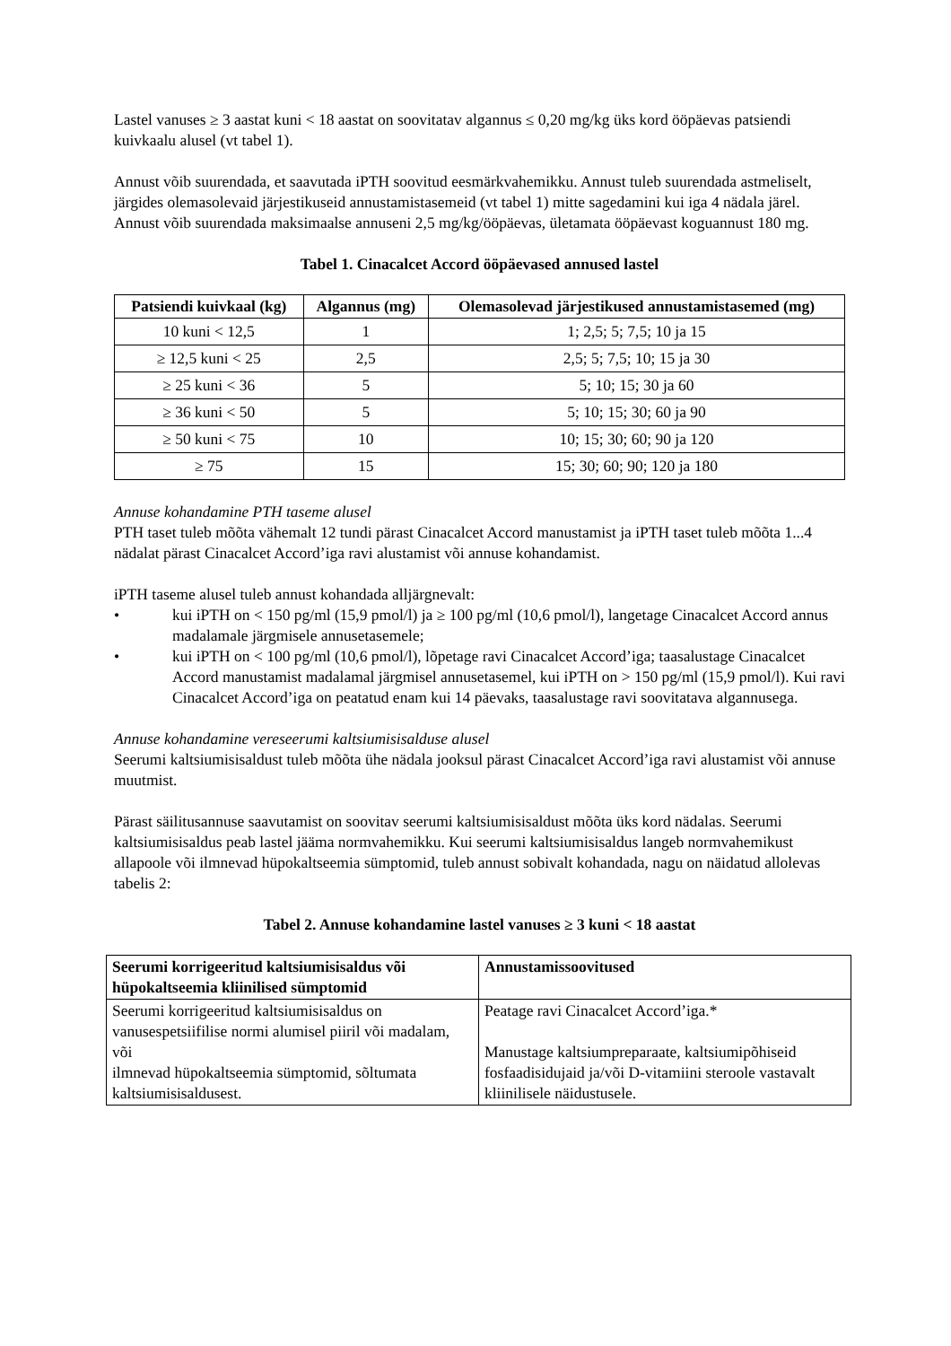Lastel vanuses ≥ 3 aastat kuni < 18 aastat on soovitatav algannus ≤ 0,20 mg/kg üks kord ööpäevas patsiendi kuivkaalu alusel (vt tabel 1).
Annust võib suurendada, et saavutada iPTH soovitud eesmärkvahemikku. Annust tuleb suurendada astmeliselt, järgides olemasolevaid järjestikuseid annustamistasemeid (vt tabel 1) mitte sagedamini kui iga 4 nädala järel. Annust võib suurendada maksimaalse annuseni 2,5 mg/kg/ööpäevas, ületamata ööpäevast koguannust 180 mg.
Tabel 1. Cinacalcet Accord ööpäevased annused lastel
| Patsiendi kuivkaal (kg) | Algannus (mg) | Olemasolevad järjestikused annustamistasemed (mg) |
| --- | --- | --- |
| 10 kuni < 12,5 | 1 | 1; 2,5; 5; 7,5; 10 ja 15 |
| ≥ 12,5 kuni < 25 | 2,5 | 2,5; 5; 7,5; 10; 15 ja 30 |
| ≥ 25 kuni < 36 | 5 | 5; 10; 15; 30 ja 60 |
| ≥ 36 kuni < 50 | 5 | 5; 10; 15; 30; 60 ja 90 |
| ≥ 50 kuni < 75 | 10 | 10; 15; 30; 60; 90 ja 120 |
| ≥ 75 | 15 | 15; 30; 60; 90; 120 ja 180 |
Annuse kohandamine PTH taseme alusel
PTH taset tuleb mõõta vähemalt 12 tundi pärast Cinacalcet Accord manustamist ja iPTH taset tuleb mõõta 1...4 nädalat pärast Cinacalcet Accord’iga ravi alustamist või annuse kohandamist.
iPTH taseme alusel tuleb annust kohandada alljärgnevalt:
• kui iPTH on < 150 pg/ml (15,9 pmol/l) ja ≥ 100 pg/ml (10,6 pmol/l), langetage Cinacalcet Accord annus madalamale järgmisele annusetasemele;
• kui iPTH on < 100 pg/ml (10,6 pmol/l), lõpetage ravi Cinacalcet Accord’iga; taasalustage Cinacalcet Accord manustamist madalamal järgmisel annusetasemel, kui iPTH on > 150 pg/ml (15,9 pmol/l). Kui ravi Cinacalcet Accord’iga on peatatud enam kui 14 päevaks, taasalustage ravi soovitatava algannusega.
Annuse kohandamine vereseerumi kaltsiumisisalduse alusel
Seerumi kaltsiumisisaldust tuleb mõõta ühe nädala jooksul pärast Cinacalcet Accord’iga ravi alustamist või annuse muutmist.
Pärast säilitusannuse saavutamist on soovitav seerumi kaltsiumisisaldust mõõta üks kord nädalas. Seerumi kaltsiumisisaldus peab lastel jääma normvahemikku. Kui seerumi kaltsiumisisaldus langeb normvahemikust allapoole või ilmnevad hüpokaltseemia sümptomid, tuleb annust sobivalt kohandada, nagu on näidatud allolevas tabelis 2:
Tabel 2. Annuse kohandamine lastel vanuses ≥ 3 kuni < 18 aastat
| Seerumi korrigeeritud kaltsiumisisaldus või hüpokaltseemia kliinilised sümptomid | Annustamissoovitused |
| --- | --- |
| Seerumi korrigeeritud kaltsiumisisaldus on vanusespetsiifilise normi alumisel piiril või madalam, või ilmnevad hüpokaltseemia sümptomid, sõltumata kaltsiumisisaldusest. | Peatage ravi Cinacalcet Accord’iga.* Manustage kaltsiumpreparaate, kaltsiumipõhiseid fosfaadisidujaid ja/või D-vitamiini steroole vastavalt kliinilisele näidustusele. |